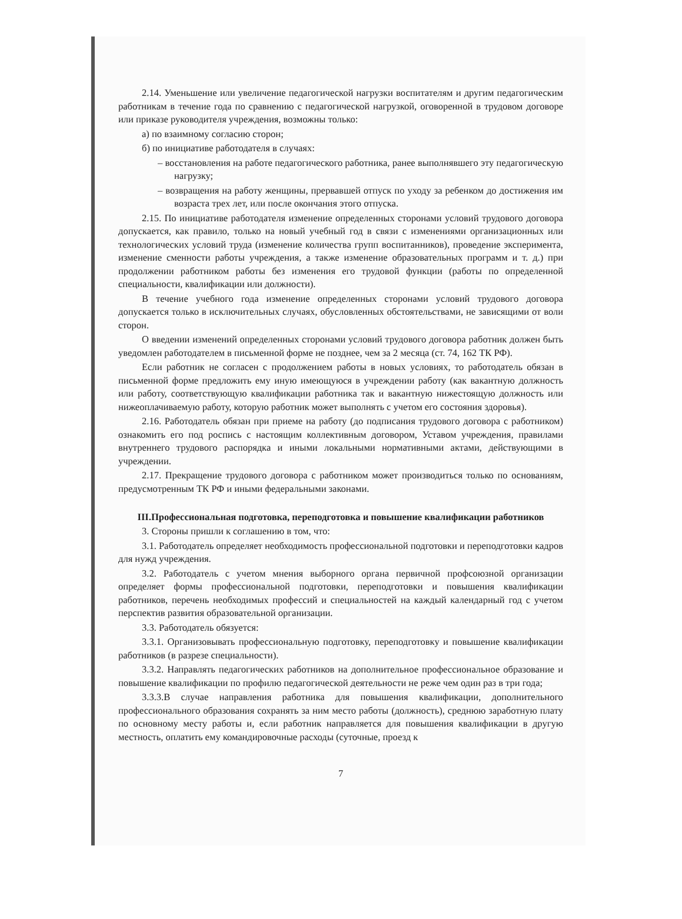2.14. Уменьшение или увеличение педагогической нагрузки воспитателям и другим педагогическим работникам в течение года по сравнению с педагогической нагрузкой, оговоренной в трудовом договоре или приказе руководителя учреждения, возможны только:
а) по взаимному согласию сторон;
б) по инициативе работодателя в случаях:
– восстановления на работе педагогического работника, ранее выполнявшего эту педагогическую нагрузку;
– возвращения на работу женщины, прервавшей отпуск по уходу за ребенком до достижения им возраста трех лет, или после окончания этого отпуска.
2.15. По инициативе работодателя изменение определенных сторонами условий трудового договора допускается, как правило, только на новый учебный год в связи с изменениями организационных или технологических условий труда (изменение количества групп воспитанников), проведение эксперимента, изменение сменности работы учреждения, а также изменение образовательных программ и т. д.) при продолжении работником работы без изменения его трудовой функции (работы по определенной специальности, квалификации или должности).
В течение учебного года изменение определенных сторонами условий трудового договора допускается только в исключительных случаях, обусловленных обстоятельствами, не зависящими от воли сторон.
О введении изменений определенных сторонами условий трудового договора работник должен быть уведомлен работодателем в письменной форме не позднее, чем за 2 месяца (ст. 74, 162 ТК РФ).
Если работник не согласен с продолжением работы в новых условиях, то работодатель обязан в письменной форме предложить ему иную имеющуюся в учреждении работу (как вакантную должность или работу, соответствующую квалификации работника так и вакантную нижестоящую должность или нижеоплачиваемую работу, которую работник может выполнять с учетом его состояния здоровья).
2.16. Работодатель обязан при приеме на работу (до подписания трудового договора с работником) ознакомить его под роспись с настоящим коллективным договором, Уставом учреждения, правилами внутреннего трудового распорядка и иными локальными нормативными актами, действующими в учреждении.
2.17. Прекращение трудового договора с работником может производиться только по основаниям, предусмотренным ТК РФ и иными федеральными законами.
III.Профессиональная подготовка, переподготовка и повышение квалификации работников
3. Стороны пришли к соглашению в том, что:
3.1. Работодатель определяет необходимость профессиональной подготовки и переподготовки кадров для нужд учреждения.
3.2. Работодатель с учетом мнения выборного органа первичной профсоюзной организации определяет формы профессиональной подготовки, переподготовки и повышения квалификации работников, перечень необходимых профессий и специальностей на каждый календарный год с учетом перспектив развития образовательной организации.
3.3. Работодатель обязуется:
3.3.1. Организовывать профессиональную подготовку, переподготовку и повышение квалификации работников (в разрезе специальности).
3.3.2. Направлять педагогических работников на дополнительное профессиональное образование и повышение квалификации по профилю педагогической деятельности не реже чем один раз в три года;
3.3.3.В случае направления работника для повышения квалификации, дополнительного профессионального образования сохранять за ним место работы (должность), среднюю заработную плату по основному месту работы и, если работник направляется для повышения квалификации в другую местность, оплатить ему командировочные расходы (суточные, проезд к
7